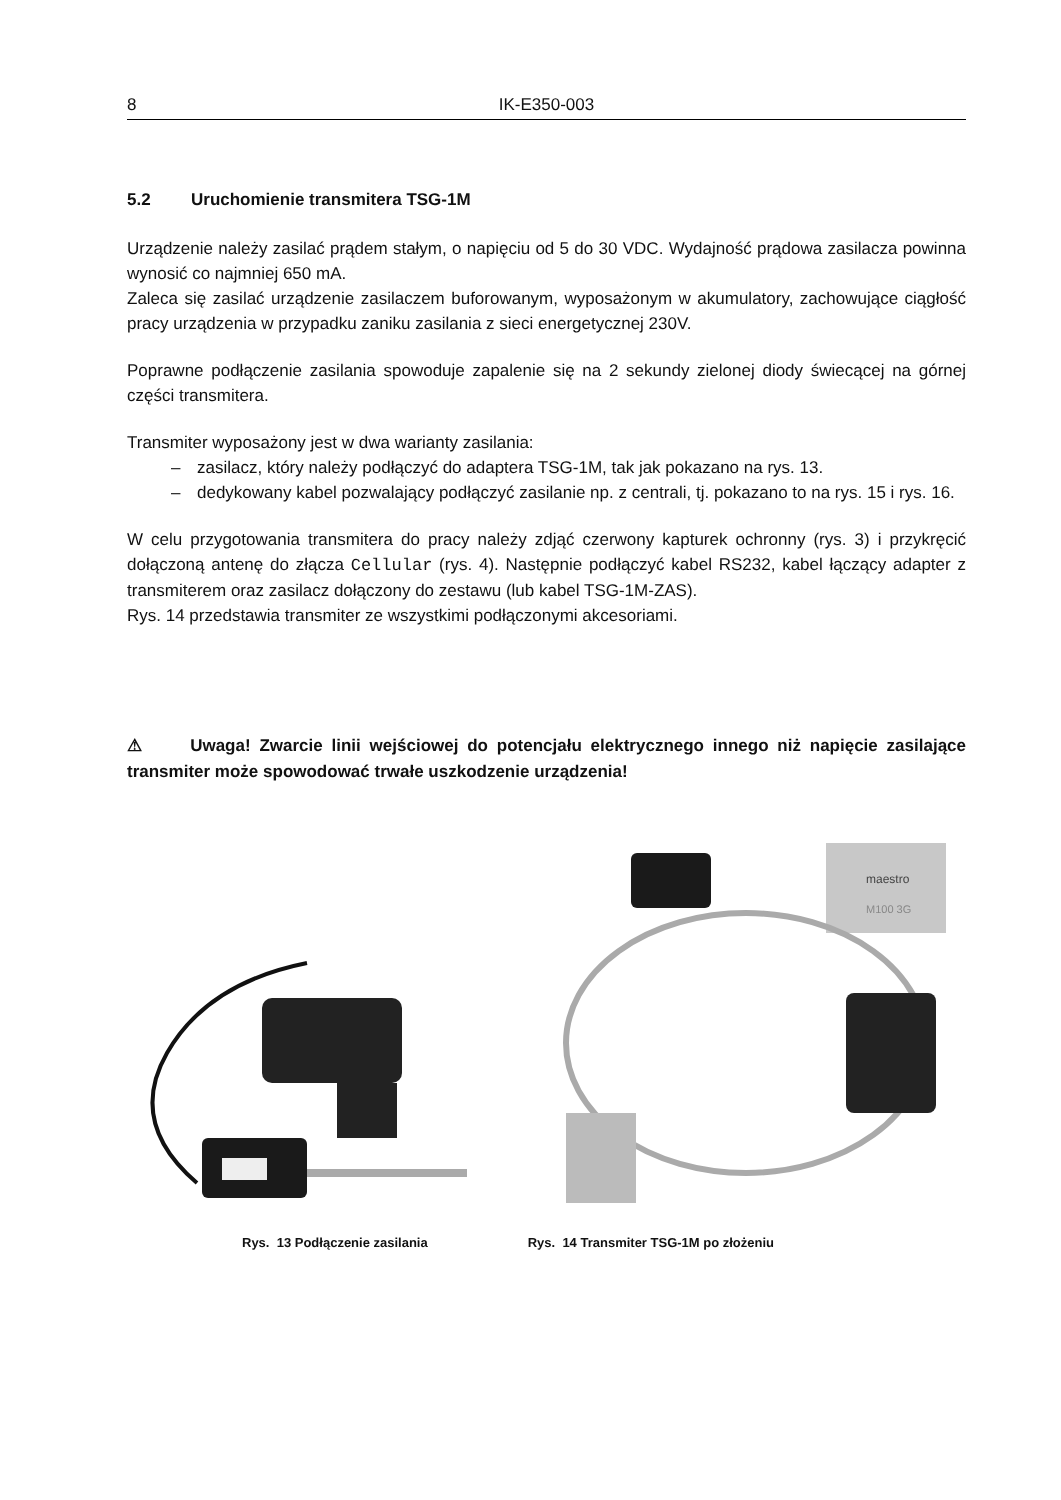8 IK-E350-003
5.2 Uruchomienie transmitera TSG-1M
Urządzenie należy zasilać prądem stałym, o napięciu od 5 do 30 VDC. Wydajność prądowa zasilacza powinna wynosić co najmniej 650 mA.
Zaleca się zasilać urządzenie zasilaczem buforowanym, wyposażonym w akumulatory, zachowujące ciągłość pracy urządzenia w przypadku zaniku zasilania z sieci energetycznej 230V.
Poprawne podłączenie zasilania spowoduje zapalenie się na 2 sekundy zielonej diody świecącej na górnej części transmitera.
Transmiter wyposażony jest w dwa warianty zasilania:
– zasilacz, który należy podłączyć do adaptera TSG-1M, tak jak pokazano na rys. 13.
– dedykowany kabel pozwalający podłączyć zasilanie np. z centrali, tj. pokazano to na rys. 15 i rys. 16.
W celu przygotowania transmitera do pracy należy zdjąć czerwony kapturek ochronny (rys. 3) i przykręcić dołączoną antenę do złącza Cellular (rys. 4). Następnie podłączyć kabel RS232, kabel łączący adapter z transmiterem oraz zasilacz dołączony do zestawu (lub kabel TSG-1M-ZAS).
Rys. 14 przedstawia transmiter ze wszystkimi podłączonymi akcesoriami.
⚠ Uwaga! Zwarcie linii wejściowej do potencjału elektrycznego innego niż napięcie zasilające transmiter może spowodować trwałe uszkodzenie urządzenia!
maestro
M100 3G
Rys. 13 Podłączenie zasilania Rys. 14 Transmiter TSG-1M po złożeniu